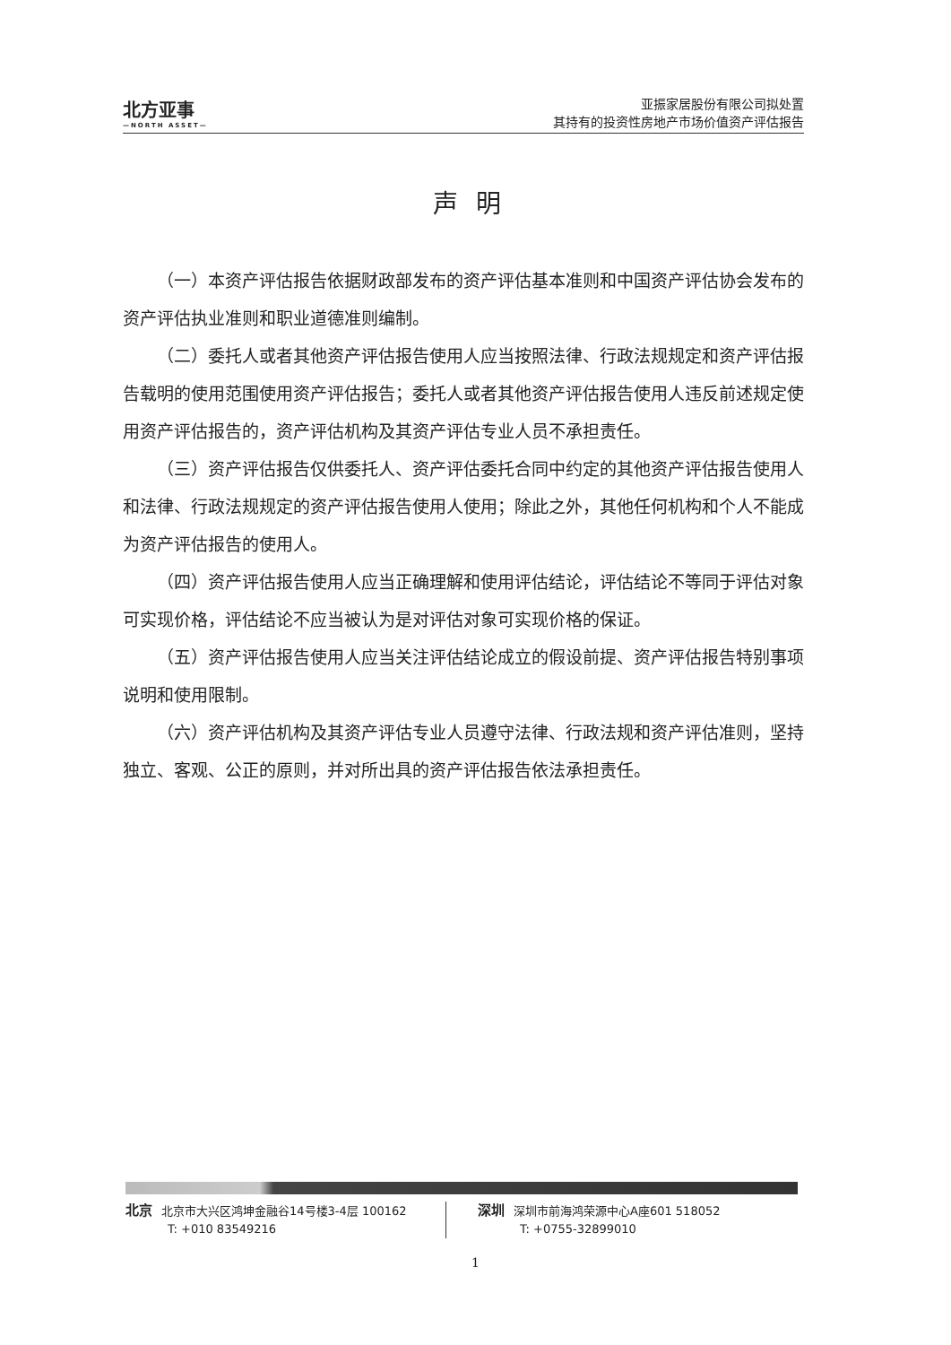北方亚事
—NORTH ASSET—
亚振家居股份有限公司拟处置
其持有的投资性房地产市场价值资产评估报告
声明
（一）本资产评估报告依据财政部发布的资产评估基本准则和中国资产评估协会发布的资产评估执业准则和职业道德准则编制。
（二）委托人或者其他资产评估报告使用人应当按照法律、行政法规规定和资产评估报告载明的使用范围使用资产评估报告；委托人或者其他资产评估报告使用人违反前述规定使用资产评估报告的，资产评估机构及其资产评估专业人员不承担责任。
（三）资产评估报告仅供委托人、资产评估委托合同中约定的其他资产评估报告使用人和法律、行政法规规定的资产评估报告使用人使用；除此之外，其他任何机构和个人不能成为资产评估报告的使用人。
（四）资产评估报告使用人应当正确理解和使用评估结论，评估结论不等同于评估对象可实现价格，评估结论不应当被认为是对评估对象可实现价格的保证。
（五）资产评估报告使用人应当关注评估结论成立的假设前提、资产评估报告特别事项说明和使用限制。
（六）资产评估机构及其资产评估专业人员遵守法律、行政法规和资产评估准则，坚持独立、客观、公正的原则，并对所出具的资产评估报告依法承担责任。
北京 北京市大兴区鸿坤金融谷14号楼3-4层 100162
T: +010 83549216
深圳 深圳市前海鸿荣源中心A座601 518052
T: +0755-32899010
1